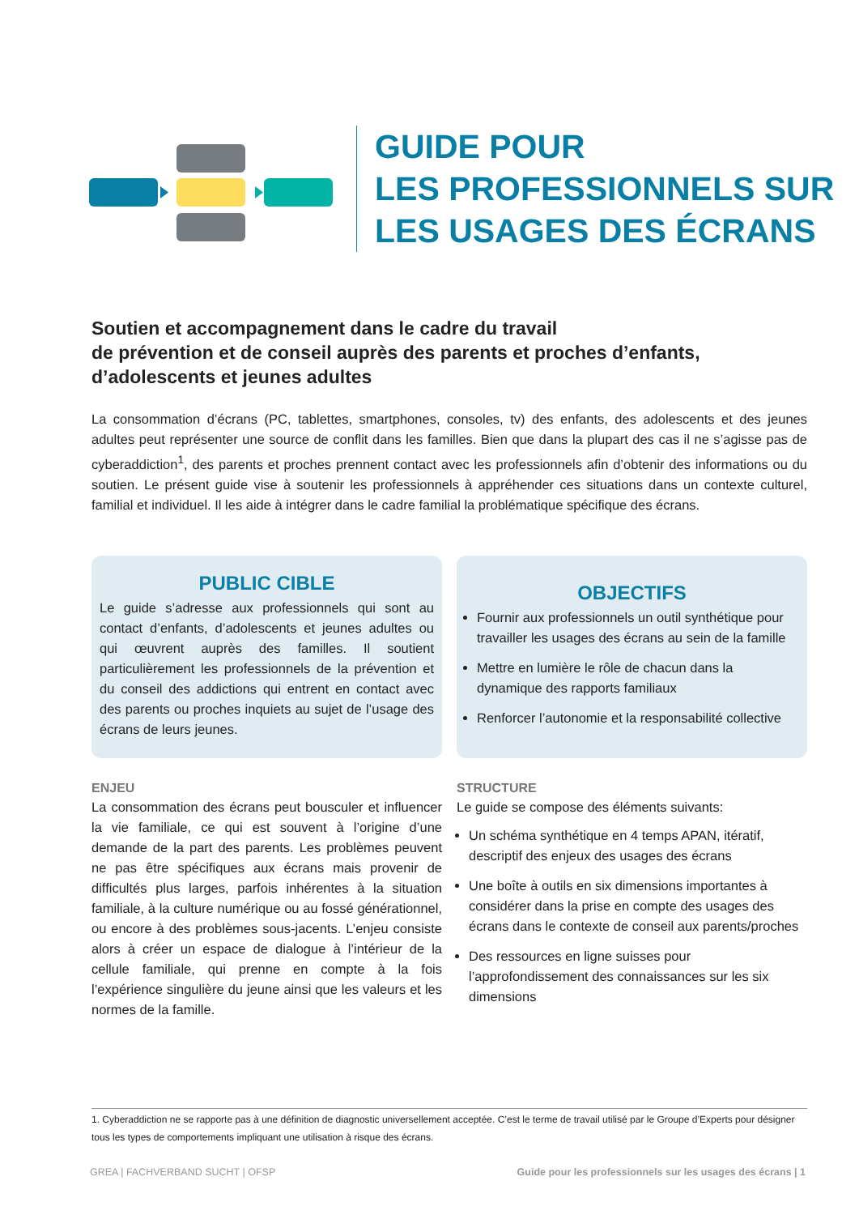GUIDE POUR
LES PROFESSIONNELS SUR
LES USAGES DES ÉCRANS
Soutien et accompagnement dans le cadre du travail
de prévention et de conseil auprès des parents et proches d’enfants, d’adolescents et jeunes adultes
La consommation d’écrans (PC, tablettes, smartphones, consoles, tv) des enfants, des adolescents et des jeunes adultes peut représenter une source de conflit dans les familles. Bien que dans la plupart des cas il ne s’agisse pas de cyberaddiction<sup>1</sup>, des parents et proches prennent contact avec les professionnels afin d’obtenir des informations ou du soutien. Le présent guide vise à soutenir les professionnels à appréhender ces situations dans un contexte culturel, familial et individuel. Il les aide à intégrer dans le cadre familial la problématique spécifique des écrans.
PUBLIC CIBLE
Le guide s’adresse aux professionnels qui sont au contact d’enfants, d’adolescents et jeunes adultes ou qui œuvrent auprès des familles. Il soutient particulièrement les professionnels de la prévention et du conseil des addictions qui entrent en contact avec des parents ou proches inquiets au sujet de l’usage des écrans de leurs jeunes.
ENJEU
La consommation des écrans peut bousculer et influencer la vie familiale, ce qui est souvent à l’origine d’une demande de la part des parents. Les problèmes peuvent ne pas être spécifiques aux écrans mais provenir de difficultés plus larges, parfois inhérentes à la situation familiale, à la culture numérique ou au fossé générationnel, ou encore à des problèmes sous-jacents. L’enjeu consiste alors à créer un espace de dialogue à l’intérieur de la cellule familiale, qui prenne en compte à la fois l’expérience singulière du jeune ainsi que les valeurs et les normes de la famille.
OBJECTIFS
Fournir aux professionnels un outil synthétique pour travailler les usages des écrans au sein de la famille
Mettre en lumière le rôle de chacun dans la dynamique des rapports familiaux
Renforcer l’autonomie et la responsabilité collective
STRUCTURE
Le guide se compose des éléments suivants:
Un schéma synthétique en 4 temps APAN, itératif, descriptif des enjeux des usages des écrans
Une boîte à outils en six dimensions importantes à considérer dans la prise en compte des usages des écrans dans le contexte de conseil aux parents/proches
Des ressources en ligne suisses pour l’approfondissement des connaissances sur les six dimensions
1. Cyberaddiction ne se rapporte pas à une définition de diagnostic universellement acceptée. C’est le terme de travail utilisé par le Groupe d’Experts pour désigner tous les types de comportements impliquant une utilisation à risque des écrans.
GREA | FACHVERBAND SUCHT | OFSP Guide pour les professionnels sur les usages des écrans | 1